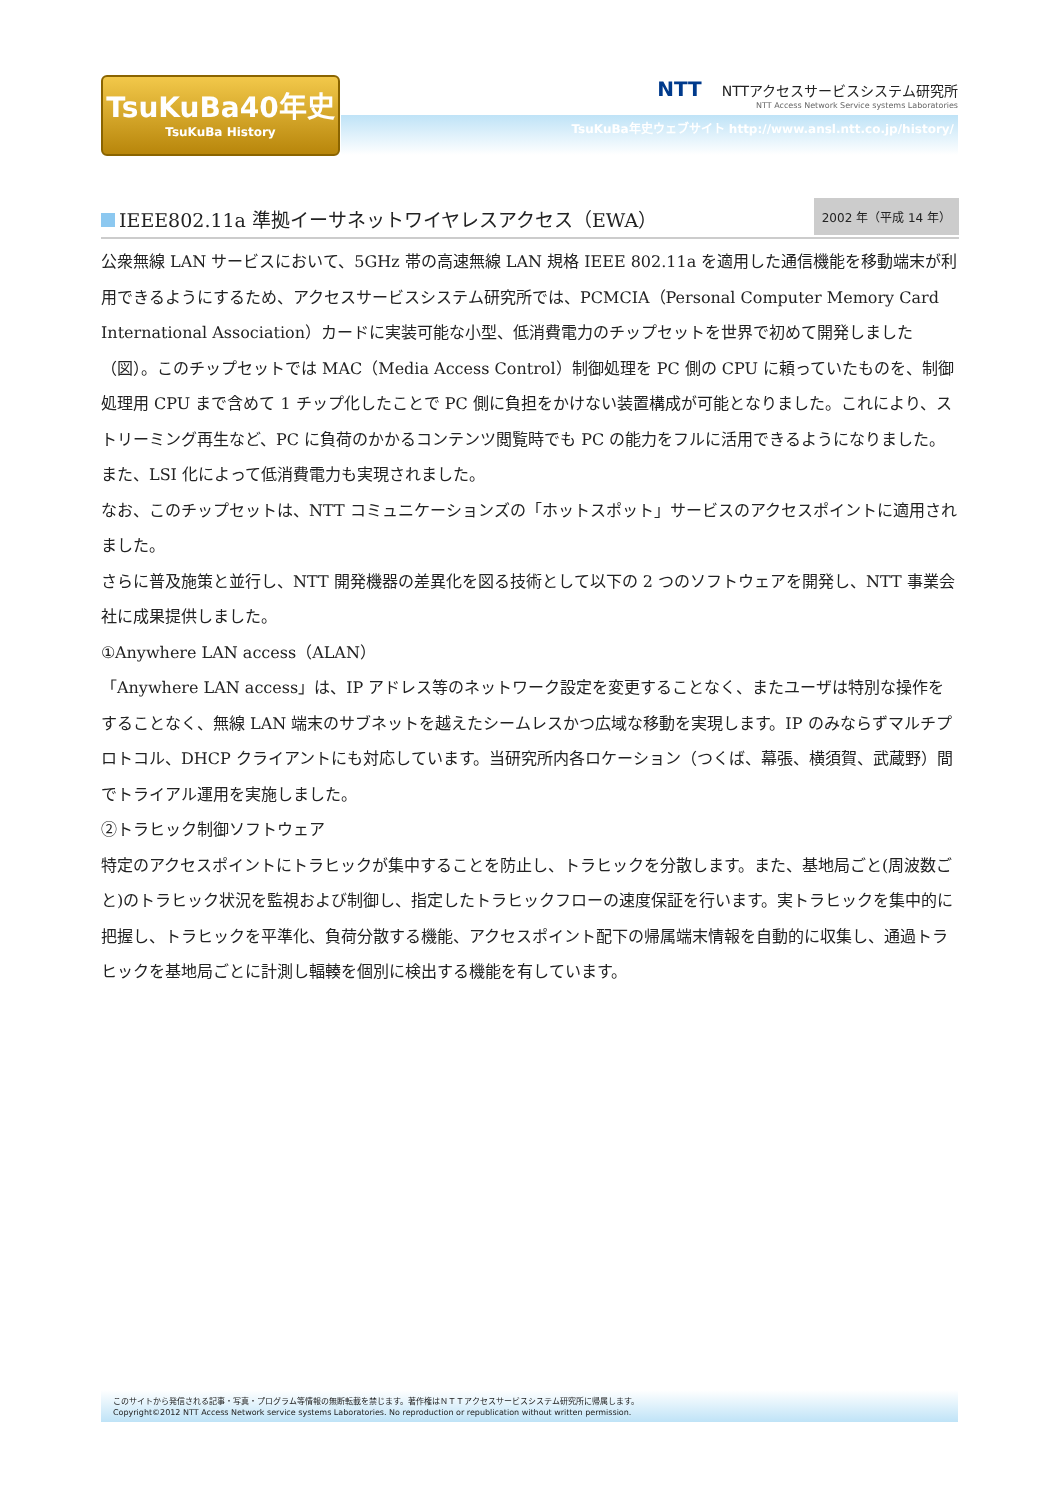TsuKuBa40年史
TsuKuBa History
TsuKuBa年史ウェブサイト http://www.ansl.ntt.co.jp/history/
NTT NTTアクセスサービスシステム研究所
NTT Access Network Service systems Laboratories
IEEE802.11a 準拠イーサネットワイヤレスアクセス（EWA）
2002 年（平成 14 年）
公衆無線 LAN サービスにおいて、5GHz 帯の高速無線 LAN 規格 IEEE 802.11a を適用した通信機能を移動端末が利用できるようにするため、アクセスサービスシステム研究所では、PCMCIA（Personal Computer Memory Card International Association）カードに実装可能な小型、低消費電力のチップセットを世界で初めて開発しました（図）。このチップセットでは MAC（Media Access Control）制御処理を PC 側の CPU に頼っていたものを、制御処理用 CPU まで含めて 1 チップ化したことで PC 側に負担をかけない装置構成が可能となりました。これにより、ストリーミング再生など、PC に負荷のかかるコンテンツ閲覧時でも PC の能力をフルに活用できるようになりました。また、LSI 化によって低消費電力も実現されました。
なお、このチップセットは、NTT コミュニケーションズの「ホットスポット」サービスのアクセスポイントに適用されました。
さらに普及施策と並行し、NTT 開発機器の差異化を図る技術として以下の 2 つのソフトウェアを開発し、NTT 事業会社に成果提供しました。
①Anywhere LAN access（ALAN）
「Anywhere LAN access」は、IP アドレス等のネットワーク設定を変更することなく、またユーザは特別な操作をすることなく、無線 LAN 端末のサブネットを越えたシームレスかつ広域な移動を実現します。IP のみならずマルチプロトコル、DHCP クライアントにも対応しています。当研究所内各ロケーション（つくば、幕張、横須賀、武蔵野）間でトライアル運用を実施しました。
②トラヒック制御ソフトウェア
特定のアクセスポイントにトラヒックが集中することを防止し、トラヒックを分散します。また、基地局ごと(周波数ごと)のトラヒック状況を監視および制御し、指定したトラヒックフローの速度保証を行います。実トラヒックを集中的に把握し、トラヒックを平準化、負荷分散する機能、アクセスポイント配下の帰属端末情報を自動的に収集し、通過トラヒックを基地局ごとに計測し輻輳を個別に検出する機能を有しています。
このサイトから発信される記事・写真・プログラム等情報の無断転載を禁じます。著作権はＮＴＴアクセスサービスシステム研究所に帰属します。
Copyright©2012 NTT Access Network service systems Laboratories. No reproduction or republication without written permission.